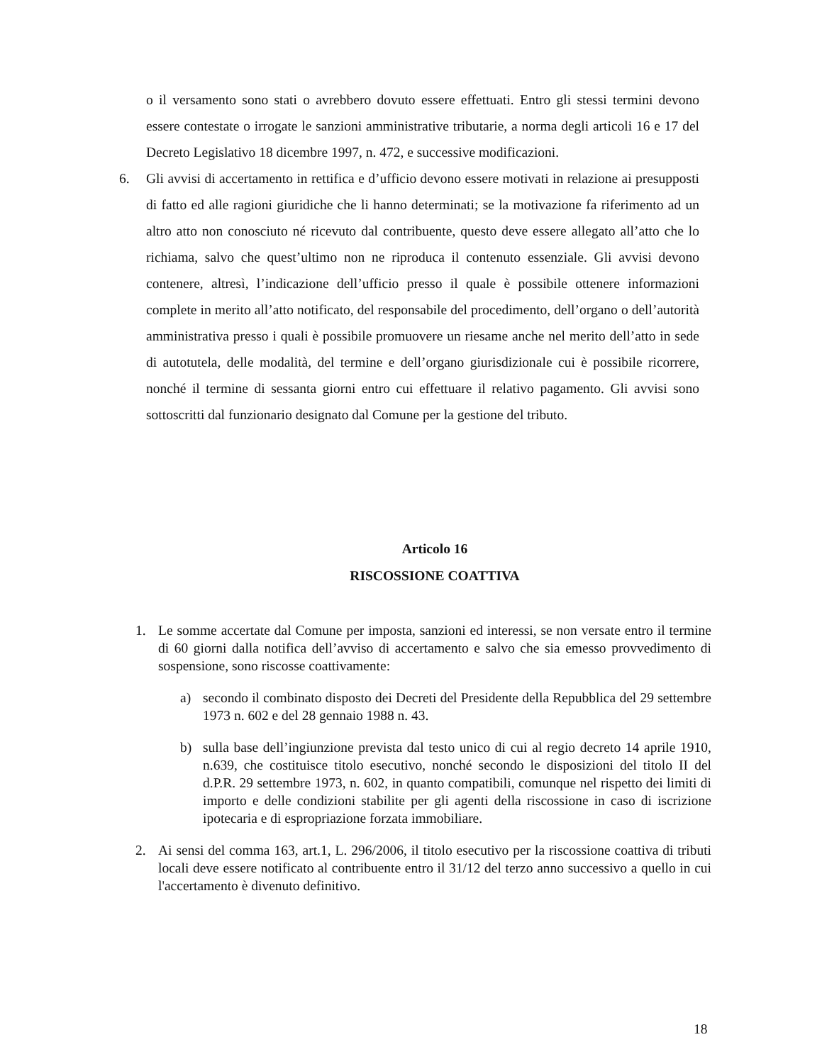o il versamento sono stati o avrebbero dovuto essere effettuati. Entro gli stessi termini devono essere contestate o irrogate le sanzioni amministrative tributarie, a norma degli articoli 16 e 17 del Decreto Legislativo 18 dicembre 1997, n. 472, e successive modificazioni.
6. Gli avvisi di accertamento in rettifica e d’ufficio devono essere motivati in relazione ai presupposti di fatto ed alle ragioni giuridiche che li hanno determinati; se la motivazione fa riferimento ad un altro atto non conosciuto né ricevuto dal contribuente, questo deve essere allegato all’atto che lo richiama, salvo che quest’ultimo non ne riproduca il contenuto essenziale. Gli avvisi devono contenere, altresì, l’indicazione dell’ufficio presso il quale è possibile ottenere informazioni complete in merito all’atto notificato, del responsabile del procedimento, dell’organo o dell’autorità amministrativa presso i quali è possibile promuovere un riesame anche nel merito dell’atto in sede di autotutela, delle modalità, del termine e dell’organo giurisdizionale cui è possibile ricorrere, nonché il termine di sessanta giorni entro cui effettuare il relativo pagamento. Gli avvisi sono sottoscritti dal funzionario designato dal Comune per la gestione del tributo.
Articolo 16
RISCOSSIONE COATTIVA
1. Le somme accertate dal Comune per imposta, sanzioni ed interessi, se non versate entro il termine di 60 giorni dalla notifica dell’avviso di accertamento e salvo che sia emesso provvedimento di sospensione, sono riscosse coattivamente:
a) secondo il combinato disposto dei Decreti del Presidente della Repubblica del 29 settembre 1973 n. 602 e del 28 gennaio 1988 n. 43.
b) sulla base dell’ingiunzione prevista dal testo unico di cui al regio decreto 14 aprile 1910, n.639, che costituisce titolo esecutivo, nonché secondo le disposizioni del titolo II del d.P.R. 29 settembre 1973, n. 602, in quanto compatibili, comunque nel rispetto dei limiti di importo e delle condizioni stabilite per gli agenti della riscossione in caso di iscrizione ipotecaria e di espropriazione forzata immobiliare.
2. Ai sensi del comma 163, art.1, L. 296/2006, il titolo esecutivo per la riscossione coattiva di tributi locali deve essere notificato al contribuente entro il 31/12 del terzo anno successivo a quello in cui l'accertamento è divenuto definitivo.
18